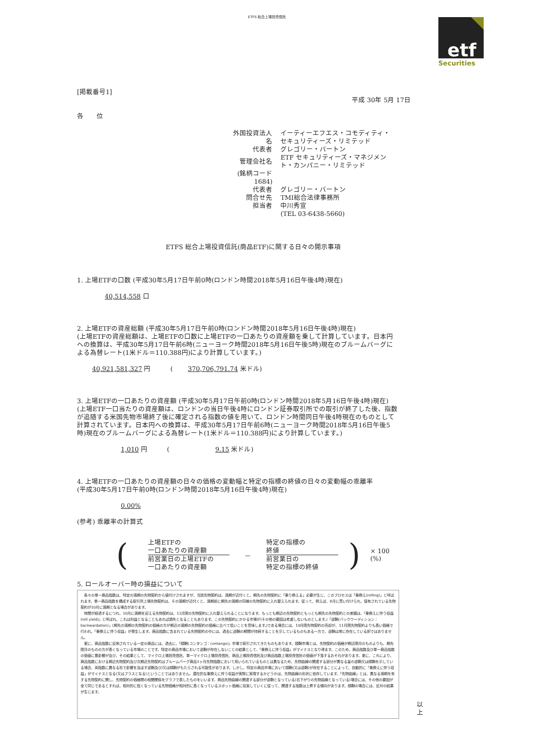ETFS 総合上場投資信託
etf
Securities
[掲載番号1]
平成 30年 5月 17日
各　　位
| 外国投資法人名 | イーティーエフエス・コモディティ・セキュリティーズ・リミテッド |
| 代表者 | グレゴリー・バートン |
| 管理会社名 | ETF セキュリティーズ・マネジメント・カンパニー・リミテッド |
| (銘柄コード 1684) | |
| 代表者 | グレゴリー・バートン |
| 問合せ先 | TMI総合法律事務所 |
| 担当者 | 中川秀宣 |
| | (TEL 03-6438-5660) |
ETFS 総合上場投資信託(商品ETF)に関する日々の開示事項
1. 上場ETFの口数 (平成30年5月17日午前0時(ロンドン時間2018年5月16日午後4時)現在)
40,514,558 口
2. 上場ETFの資産総額 (平成30年5月17日午前0時(ロンドン時間2018年5月16日午後4時)現在)
(上場ETFの資産総額は、上場ETFの口数に上場ETFの一口あたりの資産額を乗して計算しています。日本円への換算は、平成30年5月17日午前6時(ニューヨーク時間2018年5月16日午後5時)現在のブルームバーグによる為替レート(1米ドル＝110.388円)により計算しています。)
40,921,581,327 円　　　(　　 370,706,791.74 米ドル)
3. 上場ETFの一口あたりの資産額 (平成30年5月17日午前0時(ロンドン時間2018年5月16日午後4時)現在)
(上場ETF一口当たりの資産額は、ロンドンの当日午後4時にロンドン証券取引所での取引が終了した後、指数が追随する米国先物市場終了後に確定される指数の値を用いて、ロンドン時間同日午後4時現在のものとして計算されています。日本円への換算は、平成30年5月17日午前6時(ニューヨーク時間2018年5月16日午後5時)現在のブルームバーグによる為替レート(1米ドル＝110.388円)により計算しています。)
1,010 円　　　(　　　　　　　9.15 米ドル)
4. 上場ETFの一口あたりの資産額の日々の価格の変動幅と特定の指標の終値の日々の変動幅の乖離率
(平成30年5月17日午前0時(ロンドン時間2018年5月16日午後4時)現在)
0.00%
(参考) 乖離率の計算式
(
上場ETFの
一口あたりの資産額
前営業日の上場ETFの
一口あたりの資産額
－
特定の指標の
終値
前営業日の
特定の指標の終値
) × 100 (%)
5. ロールオーバー時の損益について
　各々の単一商品指数は、特定の満期の先物契約から値付けされますが、当該先物契約は、満期が近付くと、期先の先物契約に「乗り換える」必要が生じ、このプロセスは「乗換え(rolling)」と呼ばれます。単一商品指数を構成する取引所上場先物契約は、その満期が近付くと、満期前に期先の満期の同様の先物契約に入れ替えられます。従って、例えば、8月に買い付けられ、保有されている先物契約が10月に満期となる場合があります。
　時間が経過するにつれ、10月に満期を迎える先物契約は、11月限の先物契約に入れ替えられることになります。もっとも期近の先物契約ともっとも期先の先物契約との差額は、「乗換えに伴う収益(roll yield)」と呼ばれ、これは利益となることもあれば損失となることもあります。この先物契約にかかる市場が(その他の要因は考慮しないものとします。)「逆鞘(バックワーディション：backwardation)」(期先の満期の先物契約の価格の方が期近の満期の先物契約の価格に比べて低いことを意味します。)である場合には、10月限先物契約の売却が、11月限先物契約よりも高い価格で行われ、「乗換えに伴う収益」が発生します。商品指数に含まれている先物契約の中には、過去に逆鞘の期間が持続することを示しているものもある一方で、逆鞘は常に存在している訳ではありません。
　更に、商品指数に反映されている一定の商品には、過去に、「順鞘(コンタンゴ：contango)」市場で取引されてきたものもあります。順鞘市場とは、先物契約の価格が期近限月のものよりも、期先限月のものの方が高くなっている市場のことです。特定の商品市場において逆鞘が存在しないことの結果として、「乗換えに伴う収益」がマイナスとなり得ます。このため、商品指数及び単一商品指数の価値に悪影響が及び、その結果として、マイクロ上場投資信託、単一マイクロ上場投資信託、商品上場投資信託及び商品指数上場投資信託の価値が下落するおそれがあります。更に、これにより、商品指数における期近先物契約及び次期近先物契約はブルームバーグ商品3ヶ月先物指数において用いられているものとは異なるため、先物曲線の関連する部分が異なる量の逆鞘又は順鞘を示している場合、両指数に異なる形で影響を及ぼす逆鞘及び/又は順鞘がもたらされる可能性があります。しかし、特定の商品市場において順鞘(又は逆鞘)が存在することによって、自動的に「乗換えに伴う収益」がマイナスとなる(又はプラスとなる)ということではありません。潜在的な乗換えに伴う収益が実際に実現するかどうかは、先物曲線の形状に依存しています。「先物曲線」とは、異なる満期を有する先物契約に関し、先物契約の価格間の相関関係をグラフで表したものをいいます。商品先物曲線の関連する部分が逆鞘となっている(右下がりの先物曲線となっている)場合には、その他の要因が全て同じであるとすれば、相対的に低くなっている先物価格が相対的に高くなっているスポット価格に収束していくに従って、関連する指数は上昇する傾向があります。順鞘の場合には、反対の結果が生じます。
以 上